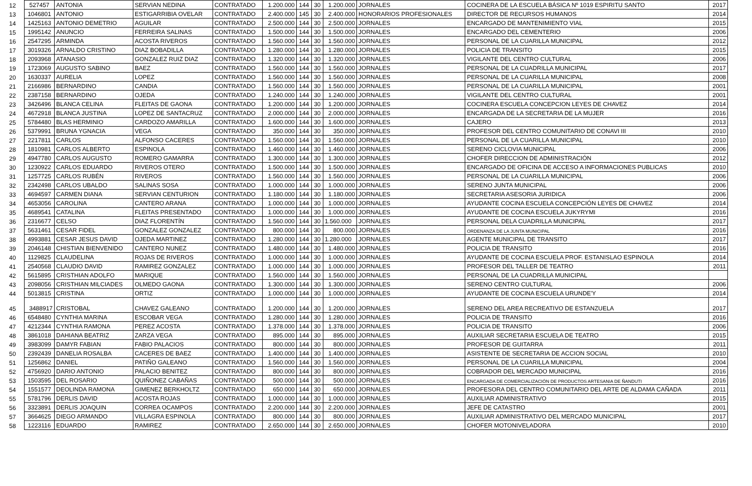| 12 | 527457 | ANTONIA | SERVIAN NEDINA | CONTRATADO | 1.200.000 | 144 | 30 | 1.200.000 | JORNALES | COCINERA DE LA ESCUELA BÁSICA Nº 1019 ESPIRITU SANTO | 2017 |
| 13 | 1046801 | ANTONIO | ESTIGARRIBIA OVELAR | CONTRATADO | 2.400.000 | 145 | 30 | 2.400.000 | HONORARIOS PROFESIONALES | DIRECTOR DE RECURSOS HUMANOS | 2014 |
| 14 | 1425163 | ANTONIO DEMETRIO | AGUILAR | CONTRATADO | 2.500.000 | 144 | 30 | 2.500.000 | JORNALES | ENCARGADO DE MANTENIMIENTO VIAL | 2015 |
| 15 | 1995142 | ANUNCIO | FERREIRA SALINAS | CONTRATADO | 1.500.000 | 144 | 30 | 1.500.000 | JORNALES | ENCARGADO DEL CEMENTERIO | 2006 |
| 16 | 2547295 | ARMINDA | ACOSTA RIVEROS | CONTRATADO | 1.560.000 | 144 | 30 | 1.560.000 | JORNALES | PERSONAL DE LA CUARILLA MUNICIPAL | 2012 |
| 17 | 3019326 | ARNALDO CRISTINO | DIAZ BOBADILLA | CONTRATADO | 1.280.000 | 144 | 30 | 1.280.000 | JORNALES | POLICIA DE TRANSITO | 2015 |
| 18 | 2093968 | ATANASIO | GONZALEZ RUIZ DIAZ | CONTRATADO | 1.320.000 | 144 | 30 | 1.320.000 | JORNALES | VIGILANTE DEL CENTRO CULTURAL | 2006 |
| 19 | 1723069 | AUGUSTO SABINO | BAEZ | CONTRATADO | 1.560.000 | 144 | 30 | 1.560.000 | JORNALES | PERSONAL DE LA CUADRILLA MUNICIPAL | 2017 |
| 20 | 1630337 | AURELIA | LOPEZ | CONTRATADO | 1.560.000 | 144 | 30 | 1.560.000 | JORNALES | PERSONAL DE LA CUARILLA MUNICIPAL | 2008 |
| 21 | 2166986 | BERNARDINO | CANDIA | CONTRATADO | 1.560.000 | 144 | 30 | 1.560.000 | JORNALES | PERSONAL DE LA CUARILLA MUNICIPAL | 2001 |
| 22 | 2387158 | BERNARDINO | OJEDA | CONTRATADO | 1.240.000 | 144 | 30 | 1.240.000 | JORNALES | VIGILANTE DEL CENTRO CULTURAL | 2001 |
| 23 | 3426496 | BLANCA CELINA | FLEITAS DE GAONA | CONTRATADO | 1.200.000 | 144 | 30 | 1.200.000 | JORNALES | COCINERA ESCUELA CONCEPCION LEYES DE CHAVEZ | 2014 |
| 24 | 4672918 | BLANCA JUSTINA | LOPEZ DE SANTACRUZ | CONTRATADO | 2.000.000 | 144 | 30 | 2.000.000 | JORNALES | ENCARGADA DE LA SECRETARIA DE LA MUJER | 2016 |
| 25 | 5784480 | BLAS HERMINIO | CARDOZO AMARILLA | CONTRATADO | 1.600.000 | 144 | 30 | 1.600.000 | JORNALES | CAJERO | 2013 |
| 26 | 5379991 | BRUNA YGNACIA | VEGA | CONTRATADO | 350.000 | 144 | 30 | 350.000 | JORNALES | PROFESOR DEL CENTRO COMUNITARIO DE CONAVI III | 2010 |
| 27 | 2217811 | CARLOS | ALFONSO CACERES | CONTRATADO | 1.560.000 | 144 | 30 | 1.560.000 | JORNALES | PERSONAL DE LA CUARILLA MUNICIPAL | 2010 |
| 28 | 1810981 | CARLOS ALBERTO | ESPINOLA | CONTRATADO | 1.460.000 | 144 | 30 | 1.460.000 | JORNALES | SERENO CICLOVIA MUNICIPAL | 2006 |
| 29 | 4947780 | CARLOS AUGUSTO | ROMERO GAMARRA | CONTRATADO | 1.300.000 | 144 | 30 | 1.300.000 | JORNALES | CHOFER DIRECCION DE ADMINISTRACIÓN | 2012 |
| 30 | 1230922 | CARLOS EDUARDO | RIVEROS OTERO | CONTRATADO | 1.500.000 | 144 | 30 | 1.500.000 | JORNALES | ENCARGADO DE OFICINA DE ACCESO A INFORMACIONES PUBLICAS | 2010 |
| 31 | 1257725 | CARLOS RUBÉN | RIVEROS | CONTRATADO | 1.560.000 | 144 | 30 | 1.560.000 | JORNALES | PERSONAL DE LA CUARILLA MUNICIPAL | 2006 |
| 32 | 2342498 | CARLOS UBALDO | SALINAS SOSA | CONTRATADO | 1.000.000 | 144 | 30 | 1.000.000 | JORNALES | SERENO JUNTA MUNICIPAL | 2006 |
| 33 | 4694597 | CARMEN DIANA | SERVIAN CENTURION | CONTRATADO | 1.180.000 | 144 | 30 | 1.180.000 | JORNALES | SECRETARIA ASESORIA JURIDICA | 2006 |
| 34 | 4653056 | CAROLINA | CANTERO ARANA | CONTRATADO | 1.000.000 | 144 | 30 | 1.000.000 | JORNALES | AYUDANTE COCINA ESCUELA CONCEPCIÓN LEYES DE CHAVEZ | 2014 |
| 35 | 4689541 | CATALINA | FLEITAS PRESENTADO | CONTRATADO | 1.000.000 | 144 | 30 | 1.000.000 | JORNALES | AYUDANTE DE COCINA ESCUELA JUKYRYMI | 2016 |
| 36 | 2316677 | CELSO | DIAZ FLORENTÍN | CONTRATADO | 1.560.000 | 144 | 30 | 1.560.000 | JORNALES | PERSONAL DELA CUADRILLA MUNICIPAL | 2017 |
| 37 | 5631461 | CESAR FIDEL | GONZALEZ GONZALEZ | CONTRATADO | 800.000 | 144 | 30 | 800.000 | JORNALES | ORDENANZA DE LA JUNTA MUNICIPAL | 2016 |
| 38 | 4993881 | CESAR JESUS DAVID | OJEDA MARTINEZ | CONTRATADO | 1.280.000 | 144 | 30 | 1.280.000 | JORNALES | AGENTE MUNICIPAL DE TRANSITO | 2017 |
| 39 | 2046148 | CHISTIAN BIENVENIDO | CANTERO NUNEZ | CONTRATADO | 1.480.000 | 144 | 30 | 1.480.000 | JORNALES | POLICIA DE TRANSITO | 2016 |
| 40 | 1129825 | CLAUDELINA | ROJAS DE RIVEROS | CONTRATADO | 1.000.000 | 144 | 30 | 1.000.000 | JORNALES | AYUDANTE DE COCINA ESCUELA PROF. ESTANISLAO ESPINOLA | 2014 |
| 41 | 2540568 | CLAUDIO DAVID | RAMIREZ GONZALEZ | CONTRATADO | 1.000.000 | 144 | 30 | 1.000.000 | JORNALES | PROFESOR DEL TALLER DE TEATRO | 2011 |
| 42 | 5615895 | CRISTHIAN ADOLFO | MARIQUE | CONTRATADO | 1.560.000 | 144 | 30 | 1.560.000 | JORNALES | PERSONAL DE LA CUADRILLA MUNICIPAL | |
| 43 | 2098056 | CRISTHIAN MILCIADES | OLMEDO GAONA | CONTRATADO | 1.300.000 | 144 | 30 | 1.300.000 | JORNALES | SERENO CENTRO CULTURAL | 2006 |
| 44 | 5013815 | CRISTINA | ORTIZ | CONTRATADO | 1.000.000 | 144 | 30 | 1.000.000 | JORNALES | AYUDANTE DE COCINA ESCUELA URUNDE'Y | 2014 |
| 45 | 3488917 | CRISTOBAL | CHAVEZ GALEANO | CONTRATADO | 1.200.000 | 144 | 30 | 1.200.000 | JORNALES | SERENO DEL AREA RECREATIVO DE ESTANZUELA | 2017 |
| 46 | 6548480 | CYNTHIA MARINA | ESCOBAR VEGA | CONTRATADO | 1.280.000 | 144 | 30 | 1.280.000 | JORNALES | POLICIA DE TRANSITO | 2016 |
| 47 | 4212344 | CYNTHIA RAMONA | PEREZ ACOSTA | CONTRATADO | 1.378.000 | 144 | 30 | 1.378.000 | JORNALES | POLICIA DE TRANSITO | 2006 |
| 48 | 3861018 | DAHIANA BEATRIZ | ZARZA VEGA | CONTRATADO | 895.000 | 144 | 30 | 895.000 | JORNALES | AUXILIAR SECRETARIA ESCUELA DE TEATRO | 2015 |
| 49 | 3983099 | DAMYR FABIAN | FABIO PALACIOS | CONTRATADO | 800.000 | 144 | 30 | 800.000 | JORNALES | PROFESOR DE GUITARRA | 2011 |
| 50 | 2392439 | DANELIA ROSALBA | CACERES DE BAEZ | CONTRATADO | 1.400.000 | 144 | 30 | 1.400.000 | JORNALES | ASISTENTE DE SECRETARIA DE ACCION SOCIAL | 2010 |
| 51 | 1256862 | DANIEL | PATIÑO GALEANO | CONTRATADO | 1.560.000 | 144 | 30 | 1.560.000 | JORNALES | PERSONAL DE LA CUARILLA MUNICIPAL | 2004 |
| 52 | 4756920 | DARIO ANTONIO | PALACIO BENITEZ | CONTRATADO | 800.000 | 144 | 30 | 800.000 | JORNALES | COBRADOR DEL MERCADO MUNICIPAL | 2016 |
| 53 | 1503595 | DEL ROSARIO | QUIÑONEZ CABAÑAS | CONTRATADO | 500.000 | 144 | 30 | 500.000 | JORNALES | ENCARGADA DE COMERCIALIZACIÓN DE PRODUCTOS ARTESANIA DE ÑANDUTI | 2016 |
| 54 | 1551577 | DEOLINDA RAMONA | GIMENEZ BERKHOLTZ | CONTRATADO | 650.000 | 144 | 30 | 650.000 | JORNALES | PROFESORA DEL CENTRO COMUNITARIO DEL ARTE DE ALDAMA CAÑADA | 2011 |
| 55 | 5781796 | DERLIS DAVID | ACOSTA ROJAS | CONTRATADO | 1.000.000 | 144 | 30 | 1.000.000 | JORNALES | AUXILIAR ADMINISTRATIVO | 2015 |
| 56 | 3323891 | DERLIS JOAQUIN | CORREA OCAMPOS | CONTRATADO | 2.200.000 | 144 | 30 | 2.200.000 | JORNALES | JEFE DE CATASTRO | 2001 |
| 57 | 3664625 | DIEGO ARMANDO | VILLAGRA ESPINOLA | CONTRATADO | 800.000 | 144 | 30 | 800.000 | JORNALES | AUXILIAR ADMINISTRATIVO DEL MERCADO MUNICIPAL | 2017 |
| 58 | 1223116 | EDUARDO | RAMIREZ | CONTRATADO | 2.650.000 | 144 | 30 | 2.650.000 | JORNALES | CHOFER MOTONIVELADORA | 2010 |